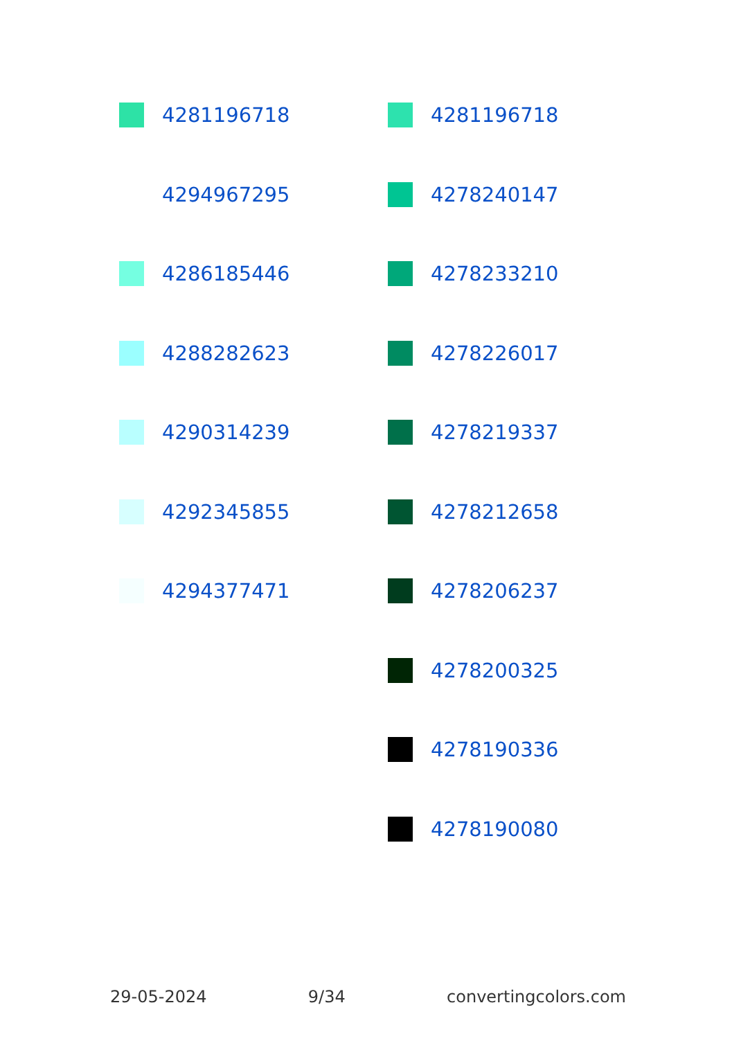4281196718
4294967295
4286185446
4288282623
4290314239
4292345855
4294377471
4281196718
4278240147
4278233210
4278226017
4278219337
4278212658
4278206237
4278200325
4278190336
4278190080
29-05-2024 9/34 convertingcolors.com